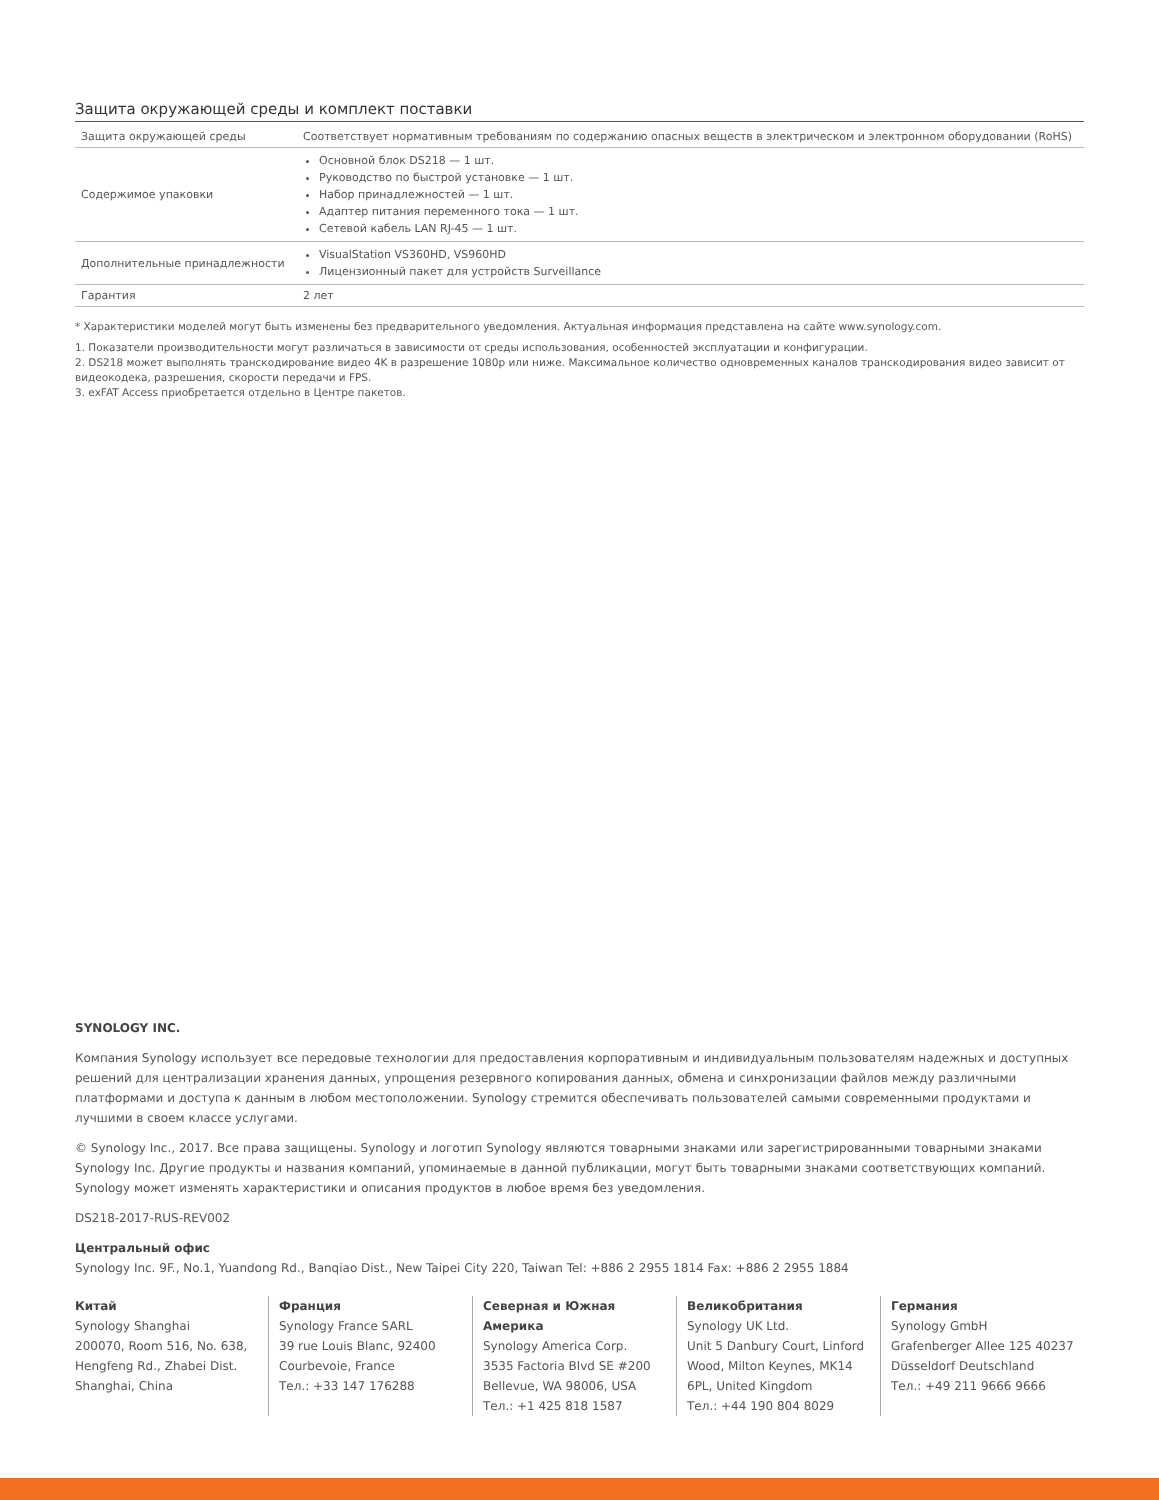Защита окружающей среды и комплект поставки
| Защита окружающей среды | Соответствует нормативным требованиям по содержанию опасных веществ в электрическом и электронном оборудовании (RoHS) |
| Содержимое упаковки | Основной блок DS218 — 1 шт. Руководство по быстрой установке — 1 шт. Набор принадлежностей — 1 шт. Адаптер питания переменного тока — 1 шт. Сетевой кабель LAN RJ-45 — 1 шт. |
| Дополнительные принадлежности | VisualStation VS360HD, VS960HD Лицензионный пакет для устройств Surveillance |
| Гарантия | 2 лет |
* Характеристики моделей могут быть изменены без предварительного уведомления. Актуальная информация представлена на сайте www.synology.com.
1. Показатели производительности могут различаться в зависимости от среды использования, особенностей эксплуатации и конфигурации.
2. DS218 может выполнять транскодирование видео 4K в разрешение 1080p или ниже. Максимальное количество одновременных каналов транскодирования видео зависит от видеокодека, разрешения, скорости передачи и FPS.
3. exFAT Access приобретается отдельно в Центре пакетов.
SYNOLOGY INC.
Компания Synology использует все передовые технологии для предоставления корпоративным и индивидуальным пользователям надежных и доступных решений для централизации хранения данных, упрощения резервного копирования данных, обмена и синхронизации файлов между различными платформами и доступа к данным в любом местоположении. Synology стремится обеспечивать пользователей самыми современными продуктами и лучшими в своем классе услугами.
© Synology Inc., 2017. Все права защищены. Synology и логотип Synology являются товарными знаками или зарегистрированными товарными знаками Synology Inc. Другие продукты и названия компаний, упоминаемые в данной публикации, могут быть товарными знаками соответствующих компаний. Synology может изменять характеристики и описания продуктов в любое время без уведомления.
DS218-2017-RUS-REV002
Центральный офис
Synology Inc. 9F., No.1, Yuandong Rd., Banqiao Dist., New Taipei City 220, Taiwan Tel: +886 2 2955 1814 Fax: +886 2 2955 1884
Китай
Synology Shanghai
200070, Room 516, No. 638, Hengfeng Rd., Zhabei Dist. Shanghai, China
Франция
Synology France SARL
39 rue Louis Blanc, 92400 Courbevoie, France
Тел.: +33 147 176288
Северная и Южная Америка
Synology America Corp.
3535 Factoria Blvd SE #200 Bellevue, WA 98006, USA
Тел.: +1 425 818 1587
Великобритания
Synology UK Ltd.
Unit 5 Danbury Court, Linford Wood, Milton Keynes, MK14 6PL, United Kingdom
Тел.: +44 190 804 8029
Германия
Synology GmbH
Grafenberger Allee 125 40237 Düsseldorf Deutschland
Тел.: +49 211 9666 9666